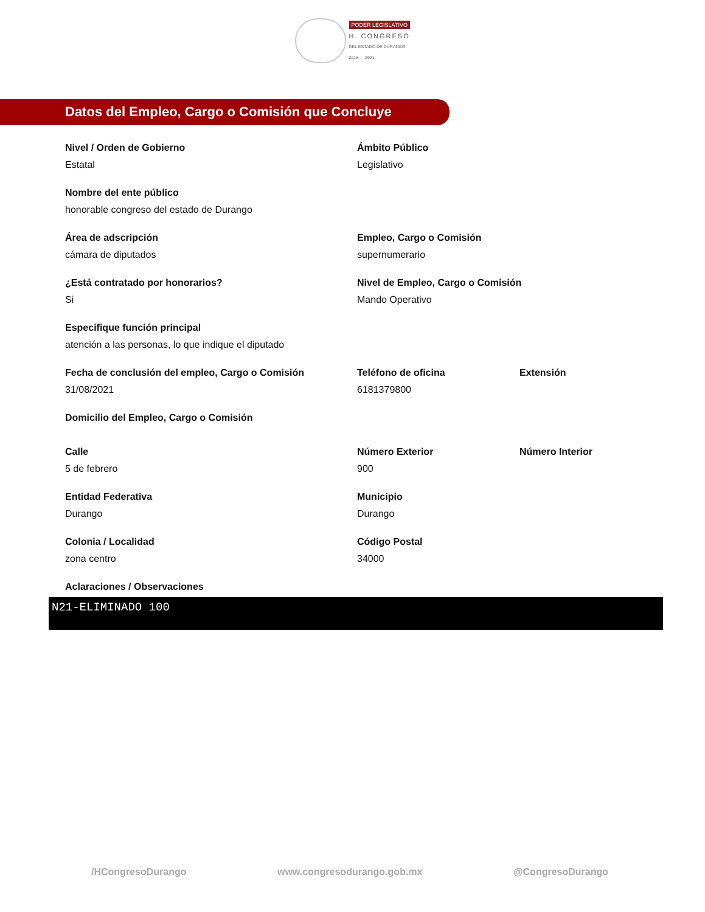PODER LEGISLATIVO
H. CONGRESO
DEL ESTADO DE DURANGO
2018 — 2021
Datos del Empleo, Cargo o Comisión que Concluye
Nivel / Orden de Gobierno
Estatal
Ámbito Público
Legislativo
Nombre del ente público
honorable congreso del estado de Durango
Área de adscripción
cámara de diputados
Empleo, Cargo o Comisión
supernumerario
¿Está contratado por honorarios?
Si
Nivel de Empleo, Cargo o Comisión
Mando Operativo
Especifique función principal
atención a las personas, lo que indique el diputado
Fecha de conclusión del empleo, Cargo o Comisión
31/08/2021
Teléfono de oficina
6181379800
Extensión
Domicilio del Empleo, Cargo o Comisión
Calle
5 de febrero
Número Exterior
900
Número Interior
Entidad Federativa
Durango
Municipio
Durango
Colonia / Localidad
zona centro
Código Postal
34000
Aclaraciones / Observaciones
N21-ELIMINADO 100
/HCongresoDurango www.congresodurango.gob.mx @CongresoDurango